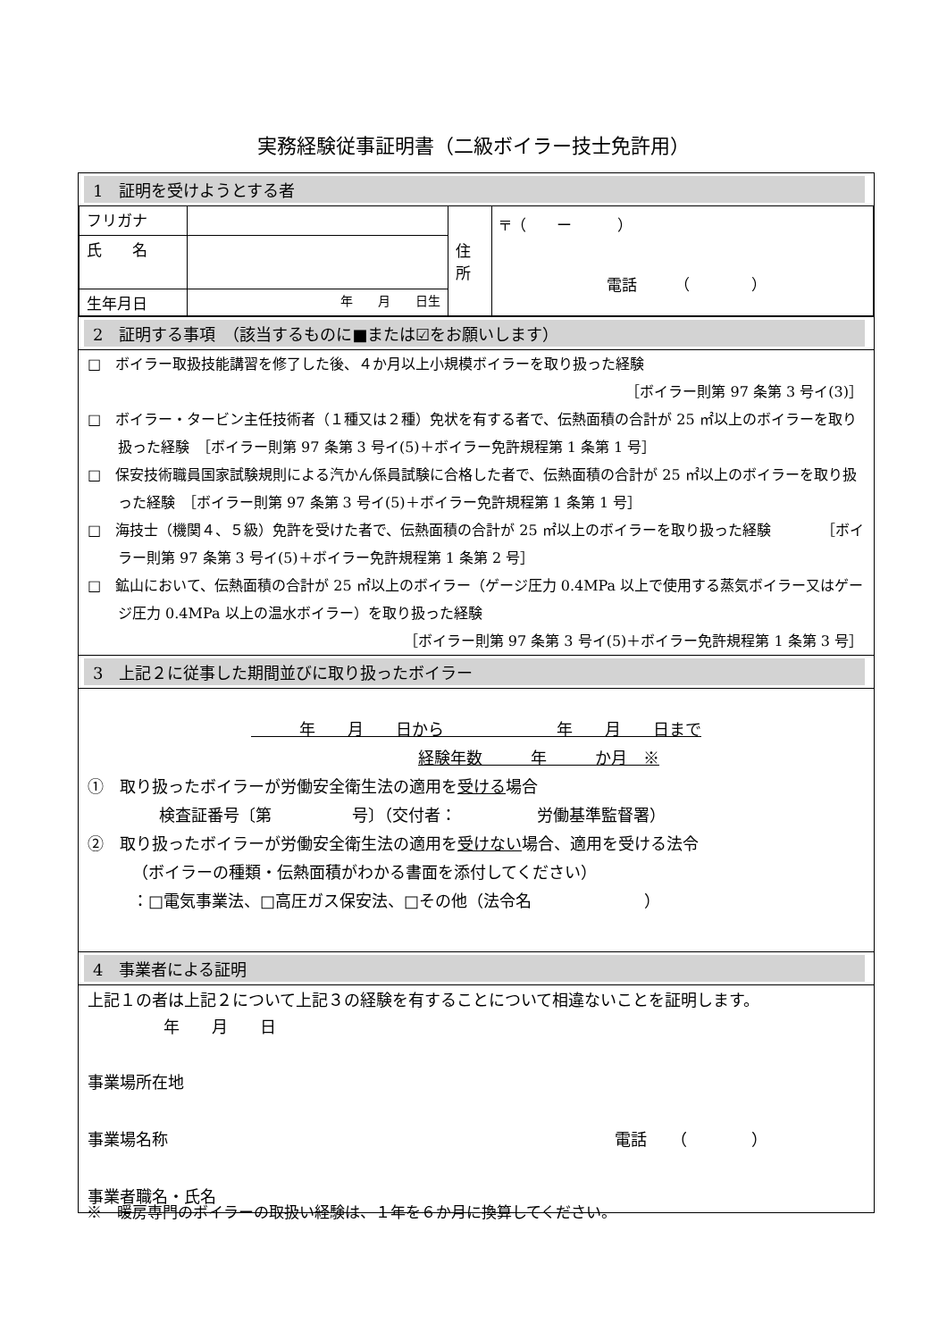実務経験従事証明書（二級ボイラー技士免許用）
1　証明を受けようとする者
| フリガナ | | 住 所 | 〒（ ー ） 電話 （ ） |
| 氏 名 | | | |
| 生年月日 | 年 月 日生 | | |
2　証明する事項　（該当するものに■または☑をお願いします）
□　ボイラー取扱技能講習を修了した後、４か月以上小規模ボイラーを取り扱った経験
［ボイラー則第 97 条第 3 号イ(3)］
□　ボイラー・タービン主任技術者（１種又は２種）免状を有する者で、伝熱面積の合計が 25 ㎡以上のボイラーを取り扱った経験　［ボイラー則第 97 条第 3 号イ(5)＋ボイラー免許規程第 1 条第 1 号］
□　保安技術職員国家試験規則による汽かん係員試験に合格した者で、伝熱面積の合計が 25 ㎡以上のボイラーを取り扱った経験　［ボイラー則第 97 条第 3 号イ(5)＋ボイラー免許規程第 1 条第 1 号］
□　海技士（機関４、５級）免許を受けた者で、伝熱面積の合計が 25 ㎡以上のボイラーを取り扱った経験　　　　［ボイラー則第 97 条第 3 号イ(5)＋ボイラー免許規程第 1 条第 2 号］
□　鉱山において、伝熱面積の合計が 25 ㎡以上のボイラー（ゲージ圧力 0.4MPa 以上で使用する蒸気ボイラー又はゲージ圧力 0.4MPa 以上の温水ボイラー）を取り扱った経験
［ボイラー則第 97 条第 3 号イ(5)＋ボイラー免許規程第 1 条第 3 号］
3　上記２に従事した期間並びに取り扱ったボイラー
　　　年　　月　　日から　　　　　　　年　　月　　日まで
経験年数　　　年　　　か月　※
①　取り扱ったボイラーが労働安全衛生法の適用を受ける場合
検査証番号〔第　　　　　号〕（交付者：　　　　　労働基準監督署）
②　取り扱ったボイラーが労働安全衛生法の適用を受けない場合、適用を受ける法令
（ボイラーの種類・伝熱面積がわかる書面を添付してください）
：□電気事業法、□高圧ガス保安法、□その他（法令名　　　　　　　）
4　事業者による証明
上記１の者は上記２について上記３の経験を有することについて相違ないことを証明します。
年　　月　　日
事業場所在地
事業場名称 電話　　（　　　　）
事業者職名・氏名
※　暖房専門のボイラーの取扱い経験は、１年を６か月に換算してください。